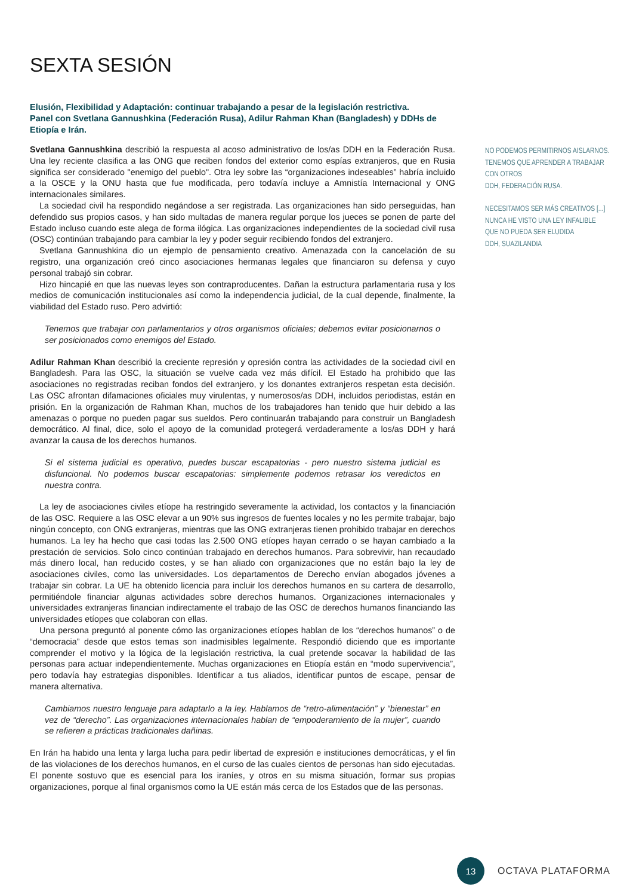SEXTA SESIÓN
Elusión, Flexibilidad y Adaptación: continuar trabajando a pesar de la legislación restrictiva.
Panel con Svetlana Gannushkina (Federación Rusa), Adilur Rahman Khan (Bangladesh) y DDHs de Etiopía e Irán.
Svetlana Gannushkina describió la respuesta al acoso administrativo de los/as DDH en la Federación Rusa. Una ley reciente clasifica a las ONG que reciben fondos del exterior como espías extranjeros, que en Rusia significa ser considerado "enemigo del pueblo". Otra ley sobre las “organizaciones indeseables” habría incluido a la OSCE y la ONU hasta que fue modificada, pero todavía incluye a Amnistía Internacional y ONG internacionales similares.
La sociedad civil ha respondido negándose a ser registrada. Las organizaciones han sido perseguidas, han defendido sus propios casos, y han sido multadas de manera regular porque los jueces se ponen de parte del Estado incluso cuando este alega de forma ilógica. Las organizaciones independientes de la sociedad civil rusa (OSC) continúan trabajando para cambiar la ley y poder seguir recibiendo fondos del extranjero.
Svetlana Gannushkina dio un ejemplo de pensamiento creativo. Amenazada con la cancelación de su registro, una organización creó cinco asociaciones hermanas legales que financiaron su defensa y cuyo personal trabajó sin cobrar.
Hizo hincapié en que las nuevas leyes son contraproducentes. Dañan la estructura parlamentaria rusa y los medios de comunicación institucionales así como la independencia judicial, de la cual depende, finalmente, la viabilidad del Estado ruso. Pero advirtió:
Tenemos que trabajar con parlamentarios y otros organismos oficiales; debemos evitar posicionarnos o ser posicionados como enemigos del Estado.
Adilur Rahman Khan describió la creciente represión y opresión contra las actividades de la sociedad civil en Bangladesh. Para las OSC, la situación se vuelve cada vez más difícil. El Estado ha prohibido que las asociaciones no registradas reciban fondos del extranjero, y los donantes extranjeros respetan esta decisión. Las OSC afrontan difamaciones oficiales muy virulentas, y numerosos/as DDH, incluidos periodistas, están en prisión. En la organización de Rahman Khan, muchos de los trabajadores han tenido que huir debido a las amenazas o porque no pueden pagar sus sueldos. Pero continuarán trabajando para construir un Bangladesh democrático. Al final, dice, solo el apoyo de la comunidad protegerá verdaderamente a los/as DDH y hará avanzar la causa de los derechos humanos.
Si el sistema judicial es operativo, puedes buscar escapatorias - pero nuestro sistema judicial es disfuncional. No podemos buscar escapatorias: simplemente podemos retrasar los veredictos en nuestra contra.
La ley de asociaciones civiles etíope ha restringido severamente la actividad, los contactos y la financiación de las OSC. Requiere a las OSC elevar a un 90% sus ingresos de fuentes locales y no les permite trabajar, bajo ningún concepto, con ONG extranjeras, mientras que las ONG extranjeras tienen prohibido trabajar en derechos humanos. La ley ha hecho que casi todas las 2.500 ONG etíopes hayan cerrado o se hayan cambiado a la prestación de servicios. Solo cinco continúan trabajado en derechos humanos. Para sobrevivir, han recaudado más dinero local, han reducido costes, y se han aliado con organizaciones que no están bajo la ley de asociaciones civiles, como las universidades. Los departamentos de Derecho envían abogados jóvenes a trabajar sin cobrar. La UE ha obtenido licencia para incluir los derechos humanos en su cartera de desarrollo, permitiéndole financiar algunas actividades sobre derechos humanos. Organizaciones internacionales y universidades extranjeras financian indirectamente el trabajo de las OSC de derechos humanos financiando las universidades etíopes que colaboran con ellas.
Una persona preguntó al ponente cómo las organizaciones etíopes hablan de los “derechos humanos” o de “democracia” desde que estos temas son inadmisibles legalmente. Respondió diciendo que es importante comprender el motivo y la lógica de la legislación restrictiva, la cual pretende socavar la habilidad de las personas para actuar independientemente. Muchas organizaciones en Etiopía están en “modo supervivencia”, pero todavía hay estrategias disponibles. Identificar a tus aliados, identificar puntos de escape, pensar de manera alternativa.
Cambiamos nuestro lenguaje para adaptarlo a la ley. Hablamos de “retro-alimentación” y “bienestar” en vez de “derecho”. Las organizaciones internacionales hablan de “empoderamiento de la mujer”, cuando se refieren a prácticas tradicionales dañinas.
En Irán ha habido una lenta y larga lucha para pedir libertad de expresión e instituciones democráticas, y el fin de las violaciones de los derechos humanos, en el curso de las cuales cientos de personas han sido ejecutadas. El ponente sostuvo que es esencial para los iraníes, y otros en su misma situación, formar sus propias organizaciones, porque al final organismos como la UE están más cerca de los Estados que de las personas.
NO PODEMOS PERMITIRNOS AISLARNOS. TENEMOS QUE APRENDER A TRABAJAR CON OTROS
DDH, FEDERACIÓN RUSA.
NECESITAMOS SER MÁS CREATIVOS [...] NUNCA HE VISTO UNA LEY INFALIBLE QUE NO PUEDA SER ELUDIDA
DDH, SUAZILANDIA
13
OCTAVA PLATAFORMA